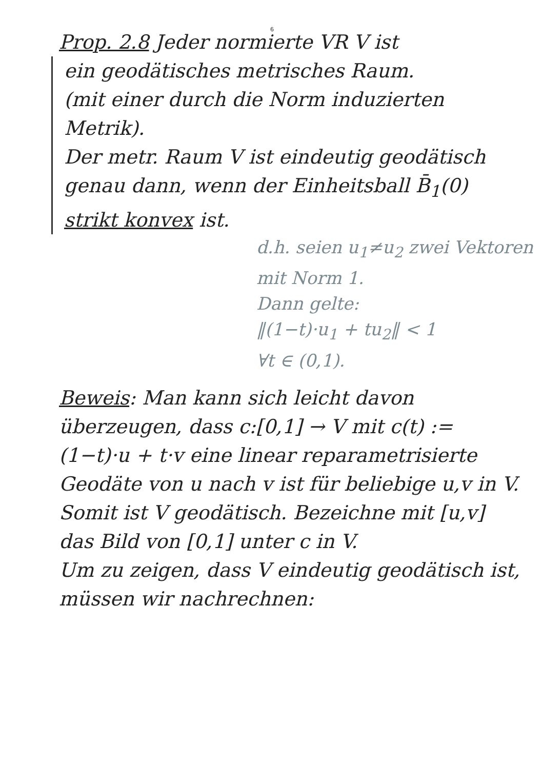6
Prop. 2.8 Jeder normierte VR V ist
ein geodätisches metrisches Raum.
(mit einer durch die Norm induzierten Metrik).
Der metr. Raum V ist eindeutig geodätisch genau dann, wenn der Einheitsball B̄<sub>1</sub>(0) strikt konvex ist.
d.h. seien u<sub>1</sub>≠u<sub>2</sub> zwei Vektoren mit Norm 1.
Dann gelte:
‖(1−t)·u<sub>1</sub> + tu<sub>2</sub>‖ < 1
∀t ∈ (0,1).
Beweis: Man kann sich leicht davon überzeugen, dass c:[0,1] → V mit c(t) := (1−t)·u + t·v eine linear reparametrisierte Geodäte von u nach v ist für beliebige u,v in V.
Somit ist V geodätisch. Bezeichne mit [u,v] das Bild von [0,1] unter c in V.
Um zu zeigen, dass V eindeutig geodätisch ist, müssen wir nachrechnen: